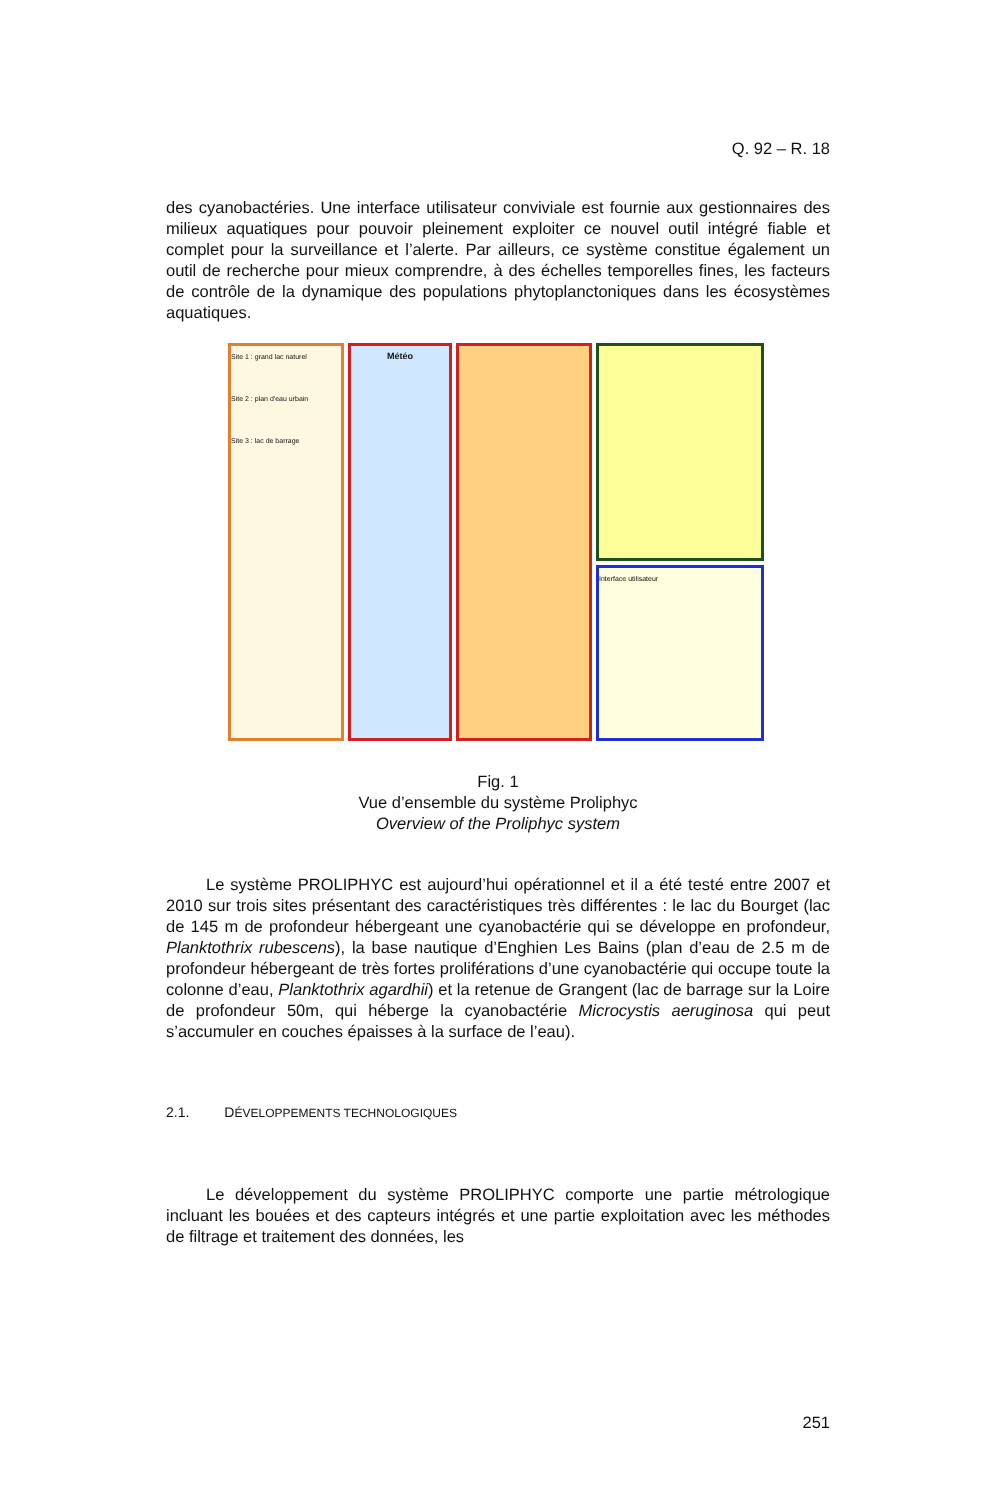Q. 92 – R. 18
des cyanobactéries. Une interface utilisateur conviviale est fournie aux gestionnaires des milieux aquatiques pour pouvoir pleinement exploiter ce nouvel outil intégré fiable et complet pour la surveillance et l’alerte. Par ailleurs, ce système constitue également un outil de recherche pour mieux comprendre, à des échelles temporelles fines, les facteurs de contrôle de la dynamique des populations phytoplanctoniques dans les écosystèmes aquatiques.
Site 1 : grand lac naturel
Site 2 : plan d'eau urbain
Site 3 : lac de barrage
Météo
Interface utilisateur
Fig. 1
Vue d’ensemble du système Proliphyc
Overview of the Proliphyc system
Le système PROLIPHYC est aujourd’hui opérationnel et il a été testé entre 2007 et 2010 sur trois sites présentant des caractéristiques très différentes : le lac du Bourget (lac de 145 m de profondeur hébergeant une cyanobactérie qui se développe en profondeur, Planktothrix rubescens), la base nautique d’Enghien Les Bains (plan d’eau de 2.5 m de profondeur hébergeant de très fortes proliférations d’une cyanobactérie qui occupe toute la colonne d’eau, Planktothrix agardhii) et la retenue de Grangent (lac de barrage sur la Loire de profondeur 50m, qui héberge la cyanobactérie Microcystis aeruginosa qui peut s’accumuler en couches épaisses à la surface de l’eau).
2.1. DÉVELOPPEMENTS TECHNOLOGIQUES
Le développement du système PROLIPHYC comporte une partie métrologique incluant les bouées et des capteurs intégrés et une partie exploitation avec les méthodes de filtrage et traitement des données, les
251